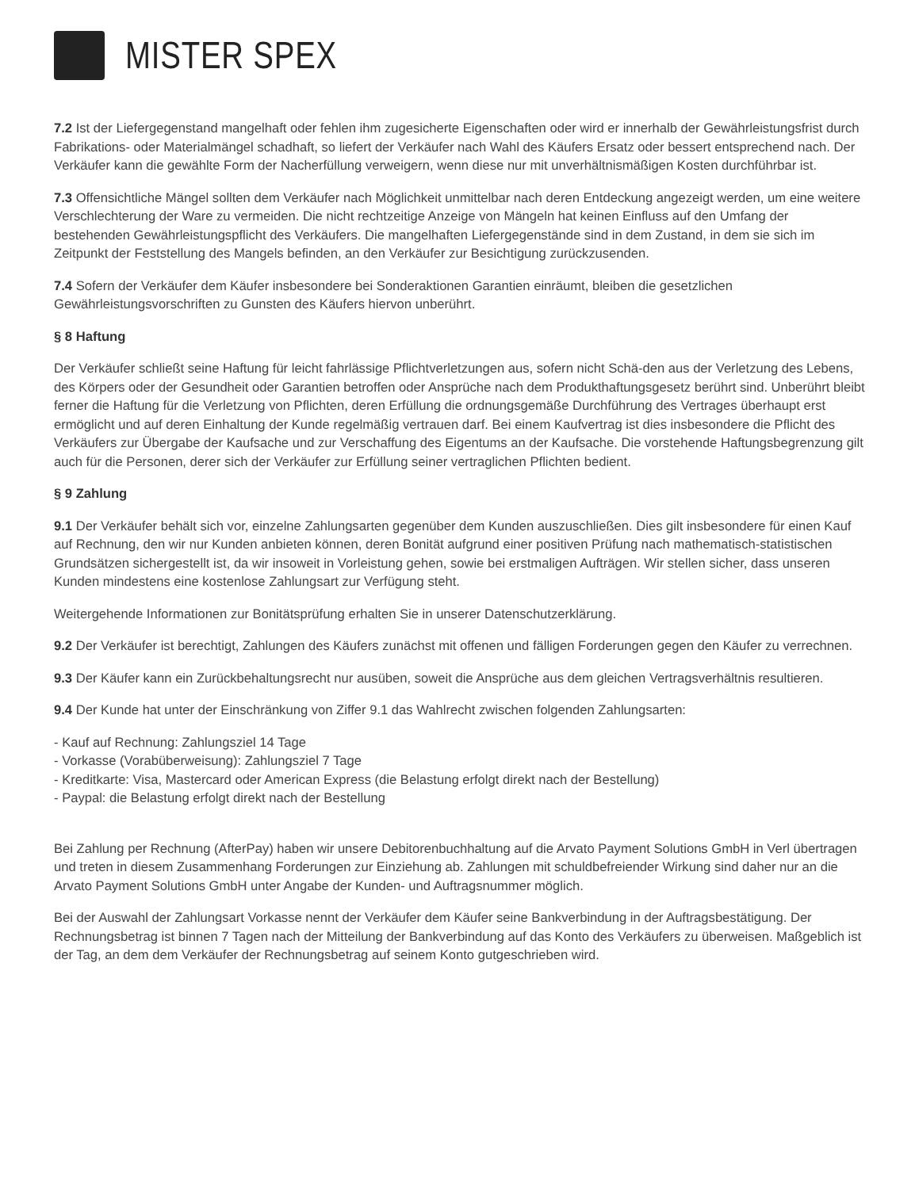MISTER SPEX
7.2 Ist der Liefergegenstand mangelhaft oder fehlen ihm zugesicherte Eigenschaften oder wird er innerhalb der Gewährleistungsfrist durch Fabrikations- oder Materialmängel schadhaft, so liefert der Verkäufer nach Wahl des Käufers Ersatz oder bessert entsprechend nach. Der Verkäufer kann die gewählte Form der Nacherfüllung verweigern, wenn diese nur mit unverhältnismäßigen Kosten durchführbar ist.
7.3 Offensichtliche Mängel sollten dem Verkäufer nach Möglichkeit unmittelbar nach deren Entdeckung angezeigt werden, um eine weitere Verschlechterung der Ware zu vermeiden. Die nicht rechtzeitige Anzeige von Mängeln hat keinen Einfluss auf den Umfang der bestehenden Gewährleistungspflicht des Verkäufers. Die mangelhaften Liefergegenstände sind in dem Zustand, in dem sie sich im Zeitpunkt der Feststellung des Mangels befinden, an den Verkäufer zur Besichtigung zurückzusenden.
7.4 Sofern der Verkäufer dem Käufer insbesondere bei Sonderaktionen Garantien einräumt, bleiben die gesetzlichen Gewährleistungsvorschriften zu Gunsten des Käufers hiervon unberührt.
§ 8 Haftung
Der Verkäufer schließt seine Haftung für leicht fahrlässige Pflichtverletzungen aus, sofern nicht Schä-den aus der Verletzung des Lebens, des Körpers oder der Gesundheit oder Garantien betroffen oder Ansprüche nach dem Produkthaftungsgesetz berührt sind. Unberührt bleibt ferner die Haftung für die Verletzung von Pflichten, deren Erfüllung die ordnungsgemäße Durchführung des Vertrages überhaupt erst ermöglicht und auf deren Einhaltung der Kunde regelmäßig vertrauen darf. Bei einem Kaufvertrag ist dies insbesondere die Pflicht des Verkäufers zur Übergabe der Kaufsache und zur Verschaffung des Eigentums an der Kaufsache. Die vorstehende Haftungsbegrenzung gilt auch für die Personen, derer sich der Verkäufer zur Erfüllung seiner vertraglichen Pflichten bedient.
§ 9 Zahlung
9.1 Der Verkäufer behält sich vor, einzelne Zahlungsarten gegenüber dem Kunden auszuschließen. Dies gilt insbesondere für einen Kauf auf Rechnung, den wir nur Kunden anbieten können, deren Bonität aufgrund einer positiven Prüfung nach mathematisch-statistischen Grundsätzen sichergestellt ist, da wir insoweit in Vorleistung gehen, sowie bei erstmaligen Aufträgen. Wir stellen sicher, dass unseren Kunden mindestens eine kostenlose Zahlungsart zur Verfügung steht.
Weitergehende Informationen zur Bonitätsprüfung erhalten Sie in unserer Datenschutzerklärung.
9.2 Der Verkäufer ist berechtigt, Zahlungen des Käufers zunächst mit offenen und fälligen Forderungen gegen den Käufer zu verrechnen.
9.3 Der Käufer kann ein Zurückbehaltungsrecht nur ausüben, soweit die Ansprüche aus dem gleichen Vertragsverhältnis resultieren.
9.4 Der Kunde hat unter der Einschränkung von Ziffer 9.1 das Wahlrecht zwischen folgenden Zahlungsarten:
- Kauf auf Rechnung: Zahlungsziel 14 Tage
- Vorkasse (Vorabüberweisung): Zahlungsziel 7 Tage
- Kreditkarte: Visa, Mastercard oder American Express (die Belastung erfolgt direkt nach der Bestellung)
- Paypal: die Belastung erfolgt direkt nach der Bestellung
Bei Zahlung per Rechnung (AfterPay) haben wir unsere Debitorenbuchhaltung auf die Arvato Payment Solutions GmbH in Verl übertragen und treten in diesem Zusammenhang Forderungen zur Einziehung ab. Zahlungen mit schuldbefreiender Wirkung sind daher nur an die Arvato Payment Solutions GmbH unter Angabe der Kunden- und Auftragsnummer möglich.
Bei der Auswahl der Zahlungsart Vorkasse nennt der Verkäufer dem Käufer seine Bankverbindung in der Auftragsbestätigung. Der Rechnungsbetrag ist binnen 7 Tagen nach der Mitteilung der Bankverbindung auf das Konto des Verkäufers zu überweisen. Maßgeblich ist der Tag, an dem dem Verkäufer der Rechnungsbetrag auf seinem Konto gutgeschrieben wird.